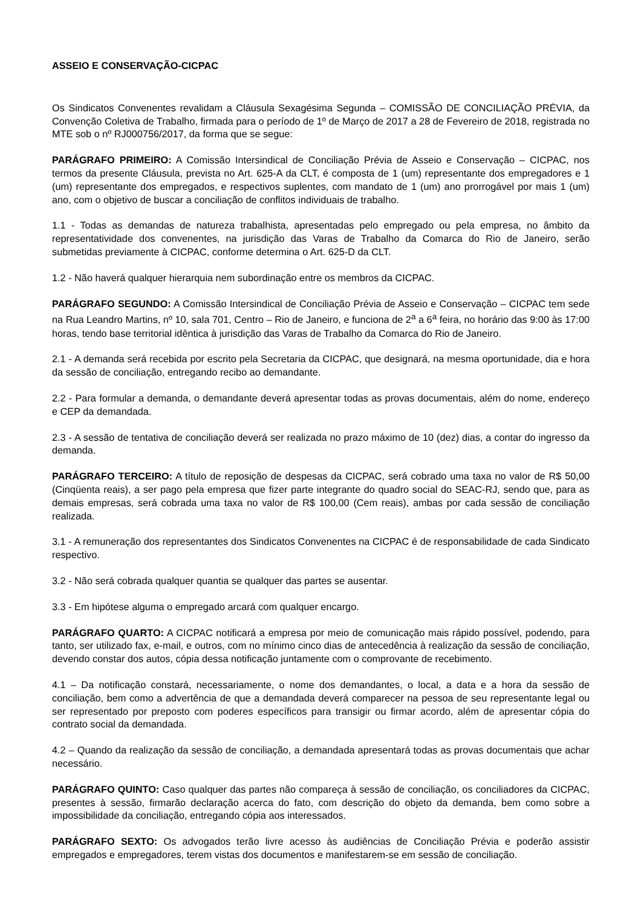ASSEIO E CONSERVAÇÃO-CICPAC
Os Sindicatos Convenentes revalidam a Cláusula Sexagésima Segunda – COMISSÃO DE CONCILIAÇÃO PRÉVIA, da Convenção Coletiva de Trabalho, firmada para o período de 1º de Março de 2017 a 28 de Fevereiro de 2018, registrada no MTE sob o nº RJ000756/2017, da forma que se segue:
PARÁGRAFO PRIMEIRO: A Comissão Intersindical de Conciliação Prévia de Asseio e Conservação – CICPAC, nos termos da presente Cláusula, prevista no Art. 625-A da CLT, é composta de 1 (um) representante dos empregadores e 1 (um) representante dos empregados, e respectivos suplentes, com mandato de 1 (um) ano prorrogável por mais 1 (um) ano, com o objetivo de buscar a conciliação de conflitos individuais de trabalho.
1.1 - Todas as demandas de natureza trabalhista, apresentadas pelo empregado ou pela empresa, no âmbito da representatividade dos convenentes, na jurisdição das Varas de Trabalho da Comarca do Rio de Janeiro, serão submetidas previamente à CICPAC, conforme determina o Art. 625-D da CLT.
1.2 - Não haverá qualquer hierarquia nem subordinação entre os membros da CICPAC.
PARÁGRAFO SEGUNDO: A Comissão Intersindical de Conciliação Prévia de Asseio e Conservação – CICPAC tem sede na Rua Leandro Martins, nº 10, sala 701, Centro – Rio de Janeiro, e funciona de 2<sup>a</sup> a 6<sup>a</sup> feira, no horário das 9:00 às 17:00 horas, tendo base territorial idêntica à jurisdição das Varas de Trabalho da Comarca do Rio de Janeiro.
2.1 - A demanda será recebida por escrito pela Secretaria da CICPAC, que designará, na mesma oportunidade, dia e hora da sessão de conciliação, entregando recibo ao demandante.
2.2 - Para formular a demanda, o demandante deverá apresentar todas as provas documentais, além do nome, endereço e CEP da demandada.
2.3 - A sessão de tentativa de conciliação deverá ser realizada no prazo máximo de 10 (dez) dias, a contar do ingresso da demanda.
PARÁGRAFO TERCEIRO: A título de reposição de despesas da CICPAC, será cobrado uma taxa no valor de R$ 50,00 (Cinqüenta reais), a ser pago pela empresa que fizer parte integrante do quadro social do SEAC-RJ, sendo que, para as demais empresas, será cobrada uma taxa no valor de R$ 100,00 (Cem reais), ambas por cada sessão de conciliação realizada.
3.1 - A remuneração dos representantes dos Sindicatos Convenentes na CICPAC é de responsabilidade de cada Sindicato respectivo.
3.2 - Não será cobrada qualquer quantia se qualquer das partes se ausentar.
3.3 - Em hipótese alguma o empregado arcará com qualquer encargo.
PARÁGRAFO QUARTO: A CICPAC notificará a empresa por meio de comunicação mais rápido possível, podendo, para tanto, ser utilizado fax, e-mail, e outros, com no mínimo cinco dias de antecedência à realização da sessão de conciliação, devendo constar dos autos, cópia dessa notificação juntamente com o comprovante de recebimento.
4.1 – Da notificação constará, necessariamente, o nome dos demandantes, o local, a data e a hora da sessão de conciliação, bem como a advertência de que a demandada deverá comparecer na pessoa de seu representante legal ou ser representado por preposto com poderes específicos para transigir ou firmar acordo, além de apresentar cópia do contrato social da demandada.
4.2 – Quando da realização da sessão de conciliação, a demandada apresentará todas as provas documentais que achar necessário.
PARÁGRAFO QUINTO: Caso qualquer das partes não compareça à sessão de conciliação, os conciliadores da CICPAC, presentes à sessão, firmarão declaração acerca do fato, com descrição do objeto da demanda, bem como sobre a impossibilidade da conciliação, entregando cópia aos interessados.
PARÁGRAFO SEXTO: Os advogados terão livre acesso às audiências de Conciliação Prévia e poderão assistir empregados e empregadores, terem vistas dos documentos e manifestarem-se em sessão de conciliação.